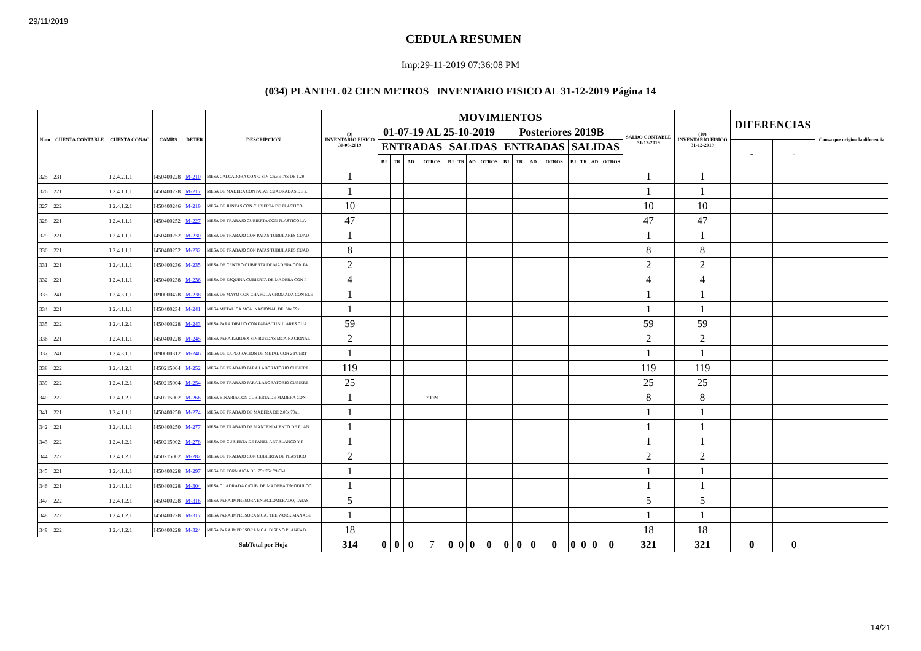29/11/2019
CEDULA RESUMEN
Imp:29-11-2019 07:36:08 PM
(034) PLANTEL 02 CIEN METROS INVENTARIO FISICO AL 31-12-2019 Página 14
| Num | CUENTA CONTABLE | CUENTA CONAC | CAMBS | DETER | DESCRIPCION | (9) INVENTARIO FISICO 30-06-2019 | MOVIMIENTOS | | | | | | | | | | | | | | | | SALDO CONTABLE 31-12-2019 | (10) INVENTARIO FISICO 31-12-2019 | DIFERENCIAS | | Causa que origino la diferencia |
| --- | --- | --- | --- | --- | --- | --- | --- | --- | --- | --- | --- | --- | --- | --- | --- | --- | --- | --- | --- | --- | --- | --- | --- | --- | --- | --- | --- |
| | | | | | | | 01-07-19 AL 25-10-2019 | | | | | | | | Posteriores 2019B | | | | | | | | | | | | |
| | | | | | | | ENTRADAS | | | | SALIDAS | | | | ENTRADAS | | | | SALIDAS | | | | | | + | - | |
| | | | | | | | BJ | TR | AD | OTROS | BJ | TR | AD | OTROS | BJ | TR | AD | OTROS | BJ | TR | AD | OTROS | | | | | |
| 325 | 231 | 1.2.4.2.1.1 | I450400228 | M-210 | MESA CALCADORA CON O SIN GAVETAS DE 1.20 | 1 | | | | | | | | | | | | | | | | | 1 | 1 | | | |
| 326 | 221 | 1.2.4.1.1.1 | I450400228 | M-217 | MESA DE MADERA CON PATAS CUADRADAS DE 2. | 1 | | | | | | | | | | | | | | | | | 1 | 1 | | | |
| 327 | 222 | 1.2.4.1.2.1 | I450400246 | M-219 | MESA DE JUNTAS CON CUBIERTA DE PLASTICO | 10 | | | | | | | | | | | | | | | | | 10 | 10 | | | |
| 328 | 221 | 1.2.4.1.1.1 | I450400252 | M-227 | MESA DE TRABAJO CUBIERTA CON PLASTICO LA | 47 | | | | | | | | | | | | | | | | | 47 | 47 | | | |
| 329 | 221 | 1.2.4.1.1.1 | I450400252 | M-230 | MESA DE TRABAJO CON PATAS TUBULARES CUAD | 1 | | | | | | | | | | | | | | | | | 1 | 1 | | | |
| 330 | 221 | 1.2.4.1.1.1 | I450400252 | M-232 | MESA DE TRABAJO CON PATAS TUBULARES CUAD | 8 | | | | | | | | | | | | | | | | | 8 | 8 | | | |
| 331 | 221 | 1.2.4.1.1.1 | I450400236 | M-235 | MESA DE CENTRO CUBIERTA DE MADERA CON PA | 2 | | | | | | | | | | | | | | | | | 2 | 2 | | | |
| 332 | 221 | 1.2.4.1.1.1 | I450400238 | M-236 | MESA DE ESQUINA CUBIERTA DE MADERA CON P | 4 | | | | | | | | | | | | | | | | | 4 | 4 | | | |
| 333 | 241 | 1.2.4.3.1.1 | I090000478 | M-238 | MESA DE MAYO CON CHAROLA CROMADA CON ELE | 1 | | | | | | | | | | | | | | | | | 1 | 1 | | | |
| 334 | 221 | 1.2.4.1.1.1 | I450400234 | M-241 | MESA METALICA MCA. NACIONAL DE .68x.59x. | 1 | | | | | | | | | | | | | | | | | 1 | 1 | | | |
| 335 | 222 | 1.2.4.1.2.1 | I450400228 | M-243 | MESA PARA DIBUJO CON PATAS TUBULARES CUA | 59 | | | | | | | | | | | | | | | | | 59 | 59 | | | |
| 336 | 221 | 1.2.4.1.1.1 | I450400228 | M-245 | MESA PARA KARDEX SIN RUEDAS MCA.NACIONAL | 2 | | | | | | | | | | | | | | | | | 2 | 2 | | | |
| 337 | 241 | 1.2.4.3.1.1 | I090000312 | M-246 | MESA DE EXPLORACION DE METAL CON 2 PUERT | 1 | | | | | | | | | | | | | | | | | 1 | 1 | | | |
| 338 | 222 | 1.2.4.1.2.1 | I450215004 | M-252 | MESA DE TRABAJO PARA LABORATORIO CUBIERT | 119 | | | | | | | | | | | | | | | | | 119 | 119 | | | |
| 339 | 222 | 1.2.4.1.2.1 | I450215004 | M-254 | MESA DE TRABAJO PARA LABORATORIO CUBIERT | 25 | | | | | | | | | | | | | | | | | 25 | 25 | | | |
| 340 | 222 | 1.2.4.1.2.1 | I450215002 | M-266 | MESA BINARIA CON CUBIERTA DE MADERA CON | 1 | | | | 7 DN | | | | | | | | | | | | | 8 | 8 | | | |
| 341 | 221 | 1.2.4.1.1.1 | I450400250 | M-274 | MESA DE TRABAJO DE MADERA DE 2.00x.70x1. | 1 | | | | | | | | | | | | | | | | | 1 | 1 | | | |
| 342 | 221 | 1.2.4.1.1.1 | I450400250 | M-277 | MESA DE TRABAJO DE MANTENIMIENTO DE PLAN | 1 | | | | | | | | | | | | | | | | | 1 | 1 | | | |
| 343 | 222 | 1.2.4.1.2.1 | I450215002 | M-278 | MESA DE CUBIERTA DE PANEL ART BLANCO Y P | 1 | | | | | | | | | | | | | | | | | 1 | 1 | | | |
| 344 | 222 | 1.2.4.1.2.1 | I450215002 | M-282 | MESA DE TRABAJO CON CUBIERTA DE PLASTICO | 2 | | | | | | | | | | | | | | | | | 2 | 2 | | | |
| 345 | 221 | 1.2.4.1.1.1 | I450400228 | M-297 | MESA DE FORMAICA DE .75x.76x.79 CM. | 1 | | | | | | | | | | | | | | | | | 1 | 1 | | | |
| 346 | 221 | 1.2.4.1.1.1 | I450400228 | M-304 | MESA CUADRADA C/CUB. DE MADERA T/MODULOC | 1 | | | | | | | | | | | | | | | | | 1 | 1 | | | |
| 347 | 222 | 1.2.4.1.2.1 | I450400228 | M-316 | MESA PARA IMPRESORA EN AGLOMERADO, PATAS | 5 | | | | | | | | | | | | | | | | | 5 | 5 | | | |
| 348 | 222 | 1.2.4.1.2.1 | I450400228 | M-317 | MESA PARA IMPRESORA MCA. THE WORK MANAGE | 1 | | | | | | | | | | | | | | | | | 1 | 1 | | | |
| 349 | 222 | 1.2.4.1.2.1 | I450400228 | M-324 | MESA PARA IMPRESORA MCA. DISEÑO PLANEAD | 18 | | | | | | | | | | | | | | | | | 18 | 18 | | | |
| | | | | | SubTotal por Hoja | 314 | 0 | 0 | 0 | 7 | 0 | 0 | 0 | 0 | 0 | 0 | 0 | 0 | 0 | 0 | 0 | 0 | 321 | 321 | 0 | 0 | |
14/21